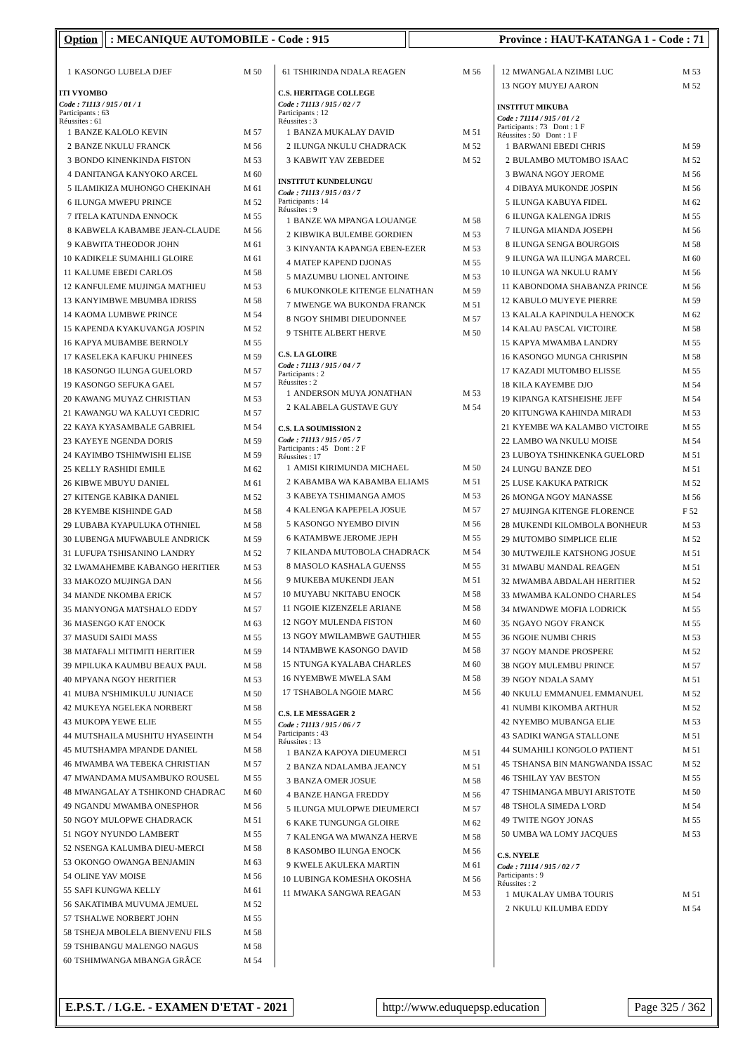Option : MECANIQUE AUTOMOBILE - Code : 915
Province : HAUT-KATANGA 1 - Code : 71
| 1 | KASONGO LUBELA DJEF | M 50 |
ITI VYOMBO
Code : 71113 / 915 / 01 / 1
Participants : 63
Réussites : 61
| 1 | BANZE KALOLO KEVIN | M 57 |
| 2 | BANZE NKULU FRANCK | M 56 |
| 3 | BONDO KINENKINDA FISTON | M 53 |
| 4 | DANITANGA KANYOKO ARCEL | M 60 |
| 5 | ILAMIKIZA MUHONGO CHEKINAH | M 61 |
| 6 | ILUNGA MWEPU PRINCE | M 52 |
| 7 | ITELA KATUNDA ENNOCK | M 55 |
| 8 | KABWELA KABAMBE JEAN-CLAUDE | M 56 |
| 9 | KABWITA THEODOR JOHN | M 61 |
| 10 | KADIKELE SUMAHILI GLOIRE | M 61 |
| 11 | KALUME EBEDI CARLOS | M 58 |
| 12 | KANFULEME MUJINGA MATHIEU | M 53 |
| 13 | KANYIMBWE MBUMBA IDRISS | M 58 |
| 14 | KAOMA LUMBWE PRINCE | M 54 |
| 15 | KAPENDA KYAKUVANGA JOSPIN | M 52 |
| 16 | KAPYA MUBAMBE BERNOLY | M 55 |
| 17 | KASELEKA KAFUKU PHINEES | M 59 |
| 18 | KASONGO ILUNGA GUELORD | M 57 |
| 19 | KASONGO SEFUKA GAEL | M 57 |
| 20 | KAWANG MUYAZ CHRISTIAN | M 53 |
| 21 | KAWANGU WA KALUYI CEDRIC | M 57 |
| 22 | KAYA KYASAMBALE GABRIEL | M 54 |
| 23 | KAYEYE NGENDA DORIS | M 59 |
| 24 | KAYIMBO TSHIMWISHI ELISE | M 59 |
| 25 | KELLY RASHIDI EMILE | M 62 |
| 26 | KIBWE MBUYU DANIEL | M 61 |
| 27 | KITENGE KABIKA DANIEL | M 52 |
| 28 | KYEMBE KISHINDE GAD | M 58 |
| 29 | LUBABA KYAPULUKA OTHNIEL | M 58 |
| 30 | LUBENGA MUFWABULE ANDRICK | M 59 |
| 31 | LUFUPA TSHISANINO LANDRY | M 52 |
| 32 | LWAMAHEMBE KABANGO HERITIER | M 53 |
| 33 | MAKOZO MUJINGA DAN | M 56 |
| 34 | MANDE NKOMBA ERICK | M 57 |
| 35 | MANYONGA MATSHALO EDDY | M 57 |
| 36 | MASENGO KAT ENOCK | M 63 |
| 37 | MASUDI SAIDI MASS | M 55 |
| 38 | MATAFALI MITIMITI HERITIER | M 59 |
| 39 | MPILUKA KAUMBU BEAUX PAUL | M 58 |
| 40 | MPYANA NGOY HERITIER | M 53 |
| 41 | MUBA N'SHIMIKULU JUNIACE | M 50 |
| 42 | MUKEYA NGELEKA NORBERT | M 58 |
| 43 | MUKOPA YEWE ELIE | M 55 |
| 44 | MUTSHAILA MUSHITU HYASEINTH | M 54 |
| 45 | MUTSHAMPA MPANDE DANIEL | M 58 |
| 46 | MWAMBA WA TEBEKA CHRISTIAN | M 57 |
| 47 | MWANDAMA MUSAMBUKO ROUSEL | M 55 |
| 48 | MWANGALAY A TSHIKOND CHADRAC | M 60 |
| 49 | NGANDU MWAMBA ONESPHOR | M 56 |
| 50 | NGOY MULOPWE CHADRACK | M 51 |
| 51 | NGOY NYUNDO LAMBERT | M 55 |
| 52 | NSENGA KALUMBA DIEU-MERCI | M 58 |
| 53 | OKONGO OWANGA BENJAMIN | M 63 |
| 54 | OLINE YAV MOISE | M 56 |
| 55 | SAFI KUNGWA KELLY | M 61 |
| 56 | SAKATIMBA MUVUMA JEMUEL | M 52 |
| 57 | TSHALWE NORBERT JOHN | M 55 |
| 58 | TSHEJA MBOLELA BIENVENU FILS | M 58 |
| 59 | TSHIBANGU MALENGO NAGUS | M 58 |
| 60 | TSHIMWANGA MBANGA GRÂCE | M 54 |
| 61 | TSHIRINDA NDALA REAGEN | M 56 |
C.S. HERITAGE COLLEGE
Code : 71113 / 915 / 02 / 7
Participants : 12
Réussites : 3
| 1 | BANZA MUKALAY DAVID | M 51 |
| 2 | ILUNGA NKULU CHADRACK | M 52 |
| 3 | KABWIT YAV ZEBEDEE | M 52 |
INSTITUT KUNDELUNGU
Code : 71113 / 915 / 03 / 7
Participants : 14
Réussites : 9
| 1 | BANZE WA MPANGA LOUANGE | M 58 |
| 2 | KIBWIKA BULEMBE GORDIEN | M 53 |
| 3 | KINYANTA KAPANGA EBEN-EZER | M 53 |
| 4 | MATEP KAPEND DJONAS | M 55 |
| 5 | MAZUMBU LIONEL ANTOINE | M 53 |
| 6 | MUKONKOLE KITENGE ELNATHAN | M 59 |
| 7 | MWENGE WA BUKONDA FRANCK | M 51 |
| 8 | NGOY SHIMBI DIEUDONNEE | M 57 |
| 9 | TSHITE ALBERT HERVE | M 50 |
C.S. LA GLOIRE
Code : 71113 / 915 / 04 / 7
Participants : 2
Réussites : 2
| 1 | ANDERSON MUYA JONATHAN | M 53 |
| 2 | KALABELA GUSTAVE GUY | M 54 |
C.S. LA SOUMISSION 2
Code : 71113 / 915 / 05 / 7
Participants : 45 Dont : 2 F
Réussites : 17
| 1 | AMISI KIRIMUNDA MICHAEL | M 50 |
| 2 | KABAMBA WA KABAMBA ELIAMS | M 51 |
| 3 | KABEYA TSHIMANGA AMOS | M 53 |
| 4 | KALENGA KAPEPELA JOSUE | M 57 |
| 5 | KASONGO NYEMBO DIVIN | M 56 |
| 6 | KATAMBWE JEROME JEPH | M 55 |
| 7 | KILANDA MUTOBOLA CHADRACK | M 54 |
| 8 | MASOLO KASHALA GUENSS | M 55 |
| 9 | MUKEBA MUKENDI JEAN | M 51 |
| 10 | MUYABU NKITABU ENOCK | M 58 |
| 11 | NGOIE KIZENZELE ARIANE | M 58 |
| 12 | NGOY MULENDA FISTON | M 60 |
| 13 | NGOY MWILAMBWE GAUTHIER | M 55 |
| 14 | NTAMBWE KASONGO DAVID | M 58 |
| 15 | NTUNGA KYALABA CHARLES | M 60 |
| 16 | NYEMBWE MWELA SAM | M 58 |
| 17 | TSHABOLA NGOIE MARC | M 56 |
C.S. LE MESSAGER 2
Code : 71113 / 915 / 06 / 7
Participants : 43
Réussites : 13
| 1 | BANZA KAPOYA DIEUMERCI | M 51 |
| 2 | BANZA NDALAMBA JEANCY | M 51 |
| 3 | BANZA OMER JOSUE | M 58 |
| 4 | BANZE HANGA FREDDY | M 56 |
| 5 | ILUNGA MULOPWE DIEUMERCI | M 57 |
| 6 | KAKE TUNGUNGA GLOIRE | M 62 |
| 7 | KALENGA WA MWANZA HERVE | M 58 |
| 8 | KASOMBO ILUNGA ENOCK | M 56 |
| 9 | KWELE AKULEKA MARTIN | M 61 |
| 10 | LUBINGA KOMESHA OKOSHA | M 56 |
| 11 | MWAKA SANGWA REAGAN | M 53 |
| 12 | MWANGALA NZIMBI LUC | M 53 |
| 13 | NGOY MUYEJ AARON | M 52 |
INSTITUT MIKUBA
Code : 71114 / 915 / 01 / 2
Participants : 73 Dont : 1 F
Réussites : 50 Dont : 1 F
| 1 | BARWANI EBEDI CHRIS | M 59 |
| 2 | BULAMBO MUTOMBO ISAAC | M 52 |
| 3 | BWANA NGOY JEROME | M 56 |
| 4 | DIBAYA MUKONDE JOSPIN | M 56 |
| 5 | ILUNGA KABUYA FIDEL | M 62 |
| 6 | ILUNGA KALENGA IDRIS | M 55 |
| 7 | ILUNGA MIANDA JOSEPH | M 56 |
| 8 | ILUNGA SENGA BOURGOIS | M 58 |
| 9 | ILUNGA WA ILUNGA MARCEL | M 60 |
| 10 | ILUNGA WA NKULU RAMY | M 56 |
| 11 | KABONDOMA SHABANZA PRINCE | M 56 |
| 12 | KABULO MUYEYE PIERRE | M 59 |
| 13 | KALALA KAPINDULA HENOCK | M 62 |
| 14 | KALAU PASCAL VICTOIRE | M 58 |
| 15 | KAPYA MWAMBA LANDRY | M 55 |
| 16 | KASONGO MUNGA CHRISPIN | M 58 |
| 17 | KAZADI MUTOMBO ELISSE | M 55 |
| 18 | KILA KAYEMBE DJO | M 54 |
| 19 | KIPANGA KATSHEISHE JEFF | M 54 |
| 20 | KITUNGWA KAHINDA MIRADI | M 53 |
| 21 | KYEMBE WA KALAMBO VICTOIRE | M 55 |
| 22 | LAMBO WA NKULU MOISE | M 54 |
| 23 | LUBOYA TSHINKENKA GUELORD | M 51 |
| 24 | LUNGU BANZE DEO | M 51 |
| 25 | LUSE KAKUKA PATRICK | M 52 |
| 26 | MONGA NGOY MANASSE | M 56 |
| 27 | MUJINGA KITENGE FLORENCE | F 52 |
| 28 | MUKENDI KILOMBOLA BONHEUR | M 53 |
| 29 | MUTOMBO SIMPLICE ELIE | M 52 |
| 30 | MUTWEJILE KATSHONG JOSUE | M 51 |
| 31 | MWABU MANDAL REAGEN | M 51 |
| 32 | MWAMBA ABDALAH HERITIER | M 52 |
| 33 | MWAMBA KALONDO CHARLES | M 54 |
| 34 | MWANDWE MOFIA LODRICK | M 55 |
| 35 | NGAYO NGOY FRANCK | M 55 |
| 36 | NGOIE NUMBI CHRIS | M 53 |
| 37 | NGOY MANDE PROSPERE | M 52 |
| 38 | NGOY MULEMBU PRINCE | M 57 |
| 39 | NGOY NDALA SAMY | M 51 |
| 40 | NKULU EMMANUEL EMMANUEL | M 52 |
| 41 | NUMBI KIKOMBA ARTHUR | M 52 |
| 42 | NYEMBO MUBANGA ELIE | M 53 |
| 43 | SADIKI WANGA STALLONE | M 51 |
| 44 | SUMAHILI KONGOLO PATIENT | M 51 |
| 45 | TSHANSA BIN MANGWANDA ISSAC | M 52 |
| 46 | TSHILAY YAV BESTON | M 55 |
| 47 | TSHIMANGA MBUYI ARISTOTE | M 50 |
| 48 | TSHOLA SIMEDA L'ORD | M 54 |
| 49 | TWITE NGOY JONAS | M 55 |
| 50 | UMBA WA LOMY JACQUES | M 53 |
C.S. NYELE
Code : 71114 / 915 / 02 / 7
Participants : 9
Réussites : 2
| 1 | MUKALAY UMBA TOURIS | M 51 |
| 2 | NKULU KILUMBA EDDY | M 54 |
E.P.S.T. / I.G.E. - EXAMEN D'ETAT - 2021
http://www.eduquepsp.education Page 325 / 362